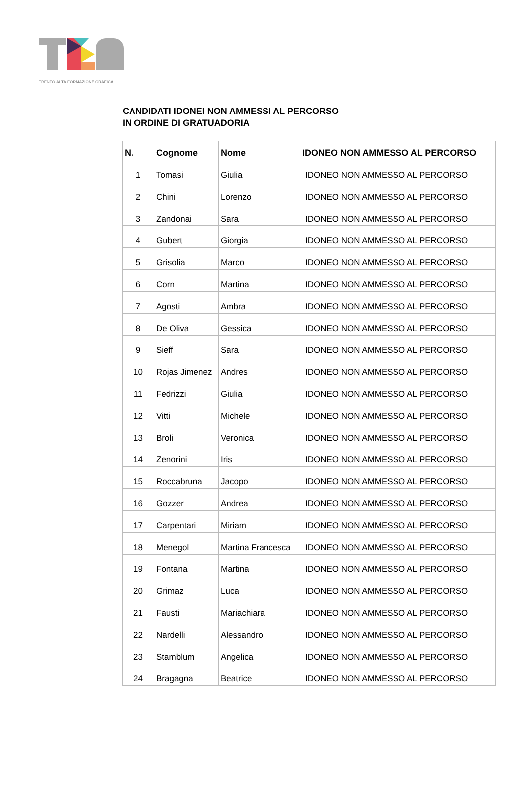TRENTO ALTA FORMAZIONE GRAFICA
CANDIDATI IDONEI NON AMMESSI AL PERCORSO
IN ORDINE DI GRATUADORIA
| N. | Cognome | Nome | IDONEO NON AMMESSO AL PERCORSO |
| --- | --- | --- | --- |
| 1 | Tomasi | Giulia | IDONEO NON AMMESSO AL PERCORSO |
| 2 | Chini | Lorenzo | IDONEO NON AMMESSO AL PERCORSO |
| 3 | Zandonai | Sara | IDONEO NON AMMESSO AL PERCORSO |
| 4 | Gubert | Giorgia | IDONEO NON AMMESSO AL PERCORSO |
| 5 | Grisolia | Marco | IDONEO NON AMMESSO AL PERCORSO |
| 6 | Corn | Martina | IDONEO NON AMMESSO AL PERCORSO |
| 7 | Agosti | Ambra | IDONEO NON AMMESSO AL PERCORSO |
| 8 | De Oliva | Gessica | IDONEO NON AMMESSO AL PERCORSO |
| 9 | Sieff | Sara | IDONEO NON AMMESSO AL PERCORSO |
| 10 | Rojas Jimenez | Andres | IDONEO NON AMMESSO AL PERCORSO |
| 11 | Fedrizzi | Giulia | IDONEO NON AMMESSO AL PERCORSO |
| 12 | Vitti | Michele | IDONEO NON AMMESSO AL PERCORSO |
| 13 | Broli | Veronica | IDONEO NON AMMESSO AL PERCORSO |
| 14 | Zenorini | Iris | IDONEO NON AMMESSO AL PERCORSO |
| 15 | Roccabruna | Jacopo | IDONEO NON AMMESSO AL PERCORSO |
| 16 | Gozzer | Andrea | IDONEO NON AMMESSO AL PERCORSO |
| 17 | Carpentari | Miriam | IDONEO NON AMMESSO AL PERCORSO |
| 18 | Menegol | Martina Francesca | IDONEO NON AMMESSO AL PERCORSO |
| 19 | Fontana | Martina | IDONEO NON AMMESSO AL PERCORSO |
| 20 | Grimaz | Luca | IDONEO NON AMMESSO AL PERCORSO |
| 21 | Fausti | Mariachiara | IDONEO NON AMMESSO AL PERCORSO |
| 22 | Nardelli | Alessandro | IDONEO NON AMMESSO AL PERCORSO |
| 23 | Stamblum | Angelica | IDONEO NON AMMESSO AL PERCORSO |
| 24 | Bragagna | Beatrice | IDONEO NON AMMESSO AL PERCORSO |